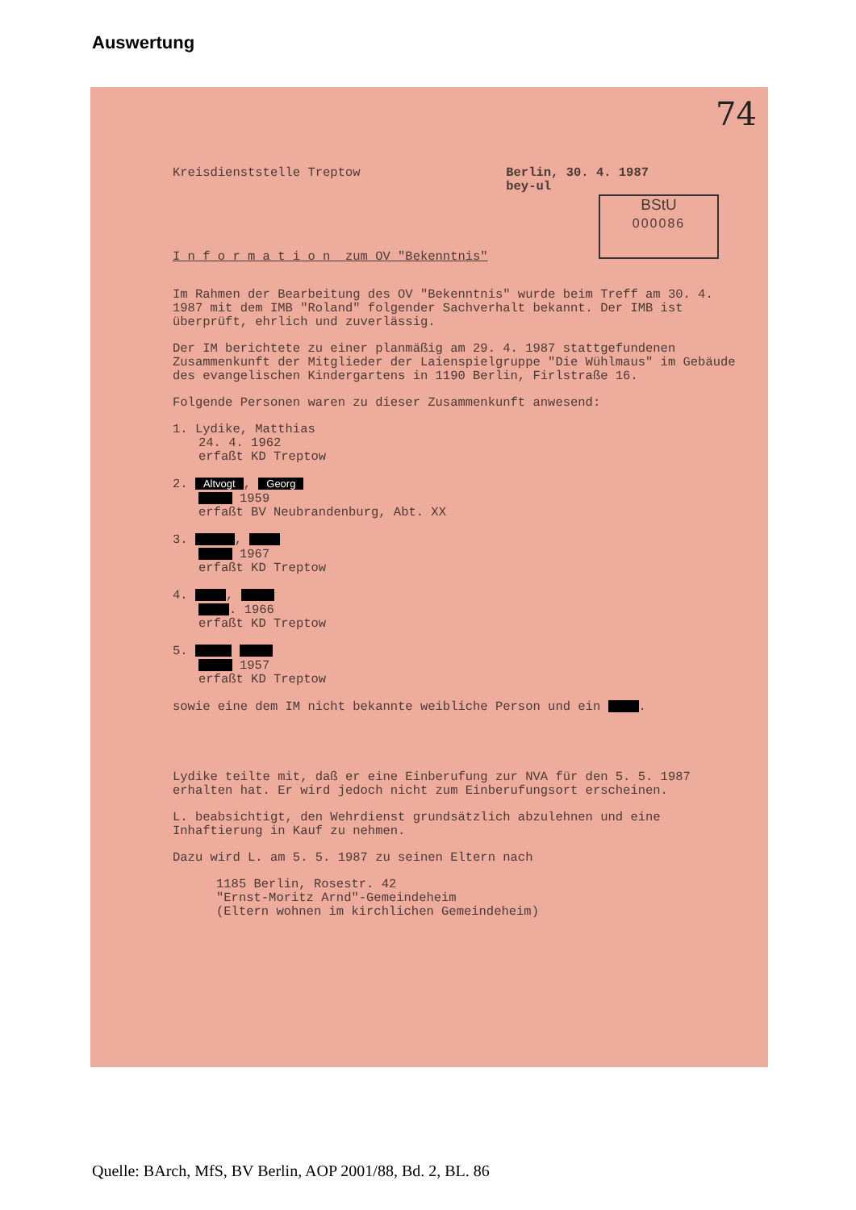Auswertung
74
BStU
000086
Kreisdienststelle Treptow Berlin, 30. 4. 1987
bey-ul
I n f o r m a t i o n zum OV "Bekenntnis"
Im Rahmen der Bearbeitung des OV "Bekenntnis" wurde beim Treff am 30. 4. 1987 mit dem IMB "Roland" folgender Sachverhalt bekannt. Der IMB ist überprüft, ehrlich und zuverlässig.
Der IM berichtete zu einer planmäßig am 29. 4. 1987 stattgefundenen Zusammenkunft der Mitglieder der Laienspielgruppe "Die Wühlmaus" im Gebäude des evangelischen Kindergartens in 1190 Berlin, Firlstraße 16.
Folgende Personen waren zu dieser Zusammenkunft anwesend:
1. Lydike, Matthias
24. 4. 1962
erfaßt KD Treptow
2. Altvogt, Georg
1959
erfaßt BV Neubrandenburg, Abt. XX
3. ,
1967
erfaßt KD Treptow
4. ,
. 1966
erfaßt KD Treptow
5.
1957
erfaßt KD Treptow
sowie eine dem IM nicht bekannte weibliche Person und ein .
Lydike teilte mit, daß er eine Einberufung zur NVA für den 5. 5. 1987 erhalten hat. Er wird jedoch nicht zum Einberufungsort erscheinen.
L. beabsichtigt, den Wehrdienst grundsätzlich abzulehnen und eine Inhaftierung in Kauf zu nehmen.
Dazu wird L. am 5. 5. 1987 zu seinen Eltern nach
1185 Berlin, Rosestr. 42
"Ernst-Moritz Arnd"-Gemeindeheim
(Eltern wohnen im kirchlichen Gemeindeheim)
Quelle: BArch, MfS, BV Berlin, AOP 2001/88, Bd. 2, BL. 86